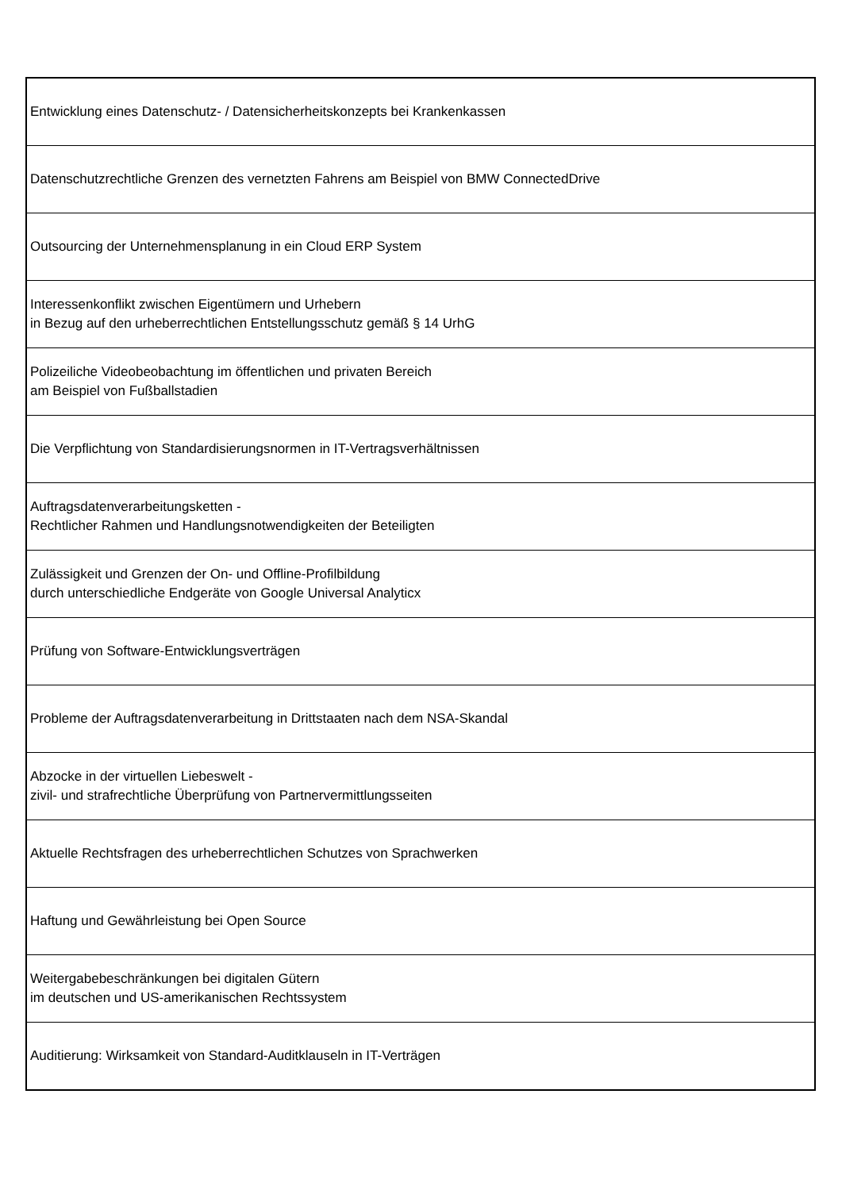| Entwicklung eines Datenschutz- / Datensicherheitskonzepts bei Krankenkassen |
| Datenschutzrechtliche Grenzen des vernetzten Fahrens am Beispiel von BMW ConnectedDrive |
| Outsourcing der Unternehmensplanung in ein Cloud ERP System |
| Interessenkonflikt zwischen Eigentümern und Urhebern in Bezug auf den urheberrechtlichen Entstellungsschutz gemäß § 14 UrhG |
| Polizeiliche Videobeobachtung im öffentlichen und privaten Bereich am Beispiel von Fußballstadien |
| Die Verpflichtung von Standardisierungsnormen in IT-Vertragsverhältnissen |
| Auftragsdatenverarbeitungsketten - Rechtlicher Rahmen und Handlungsnotwendigkeiten der Beteiligten |
| Zulässigkeit und Grenzen der On- und Offline-Profilbildung durch unterschiedliche Endgeräte von Google Universal Analyticx |
| Prüfung von Software-Entwicklungsverträgen |
| Probleme der Auftragsdatenverarbeitung in Drittstaaten nach dem NSA-Skandal |
| Abzocke in der virtuellen Liebeswelt - zivil- und strafrechtliche Überprüfung von Partnervermittlungsseiten |
| Aktuelle Rechtsfragen des urheberrechtlichen Schutzes von Sprachwerken |
| Haftung und Gewährleistung bei Open Source |
| Weitergabebeschränkungen bei digitalen Gütern im deutschen und US-amerikanischen Rechtssystem |
| Auditierung: Wirksamkeit von Standard-Auditklauseln in IT-Verträgen |